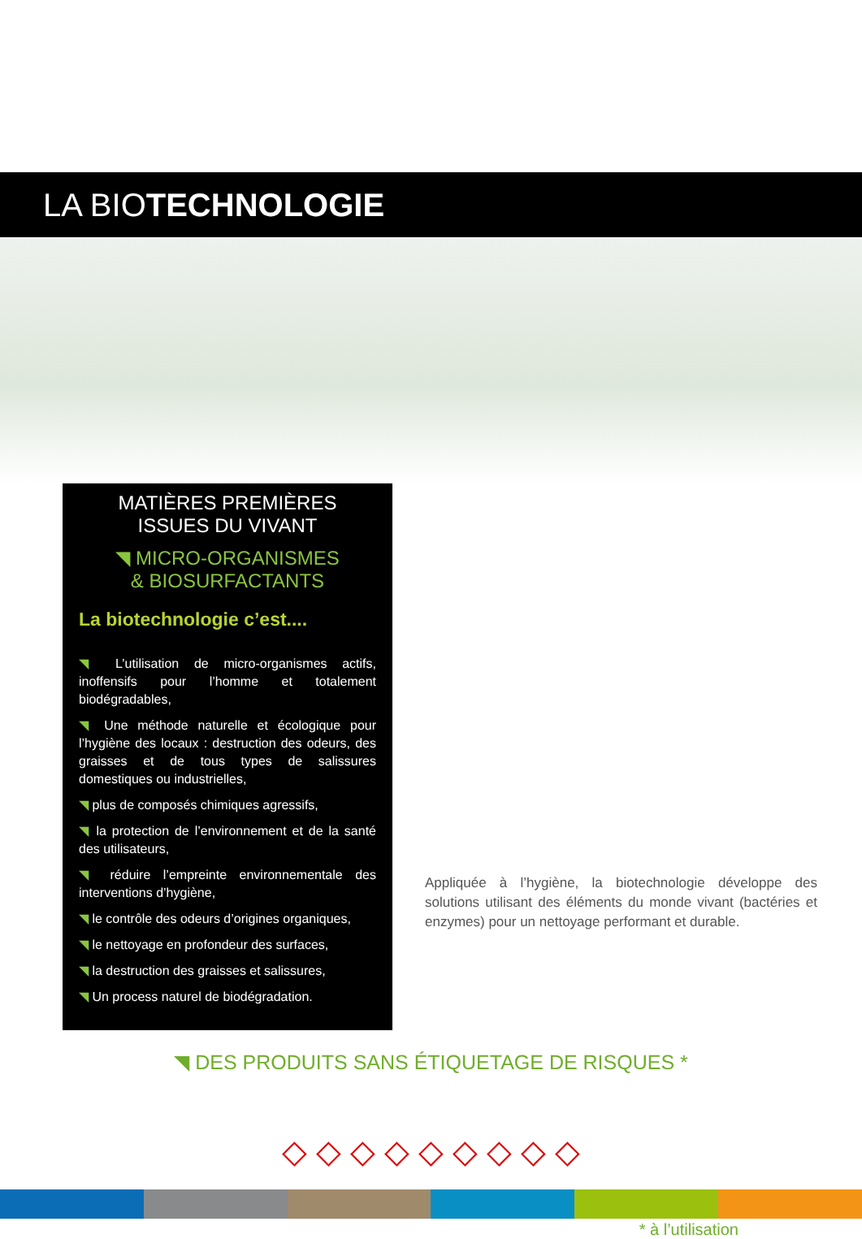LA BIOTECHNOLOGIE
MATIÈRES PREMIÈRES
ISSUES DU VIVANT
◥ MICRO-ORGANISMES
& BIOSURFACTANTS
La biotechnologie c’est....
◥ L’utilisation de micro-organismes actifs, inoffensifs pour l’homme et totalement biodégradables,
◥ Une méthode naturelle et écologique pour l’hygiène des locaux : destruction des odeurs, des graisses et de tous types de salissures domestiques ou industrielles,
◥ plus de composés chimiques agressifs,
◥ la protection de l’environnement et de la santé des utilisateurs,
◥ réduire l’empreinte environnementale des interventions d’hygiène,
◥ le contrôle des odeurs d’origines organiques,
◥ le nettoyage en profondeur des surfaces,
◥ la destruction des graisses et salissures,
◥ Un process naturel de biodégradation.
Appliquée à l’hygiène, la biotechnologie développe des solutions utilisant des éléments du monde vivant (bactéries et enzymes) pour un nettoyage performant et durable.
◥ DES PRODUITS SANS ÉTIQUETAGE DE RISQUES *
◇ ◇ ◇ ◇ ◇ ◇ ◇ ◇ ◇
* à l’utilisation